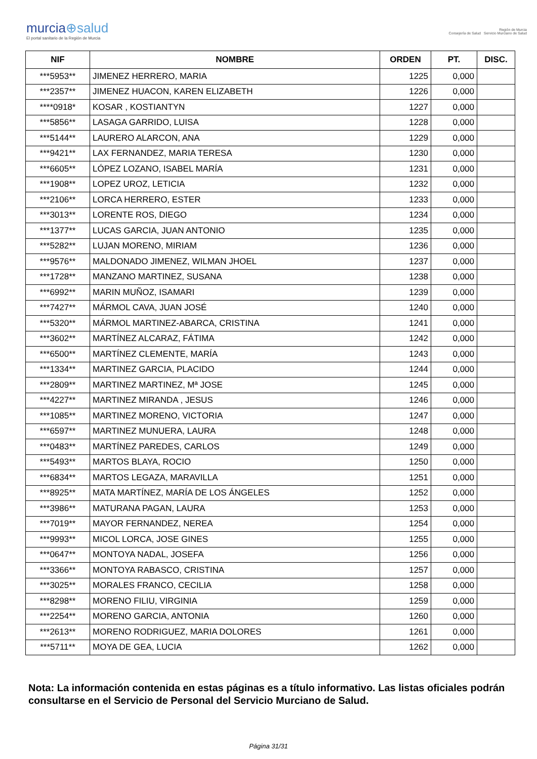murcia⊕salud
El portal sanitario de la Región de Murcia
Región de Murcia
Consejería de Salud Servicio Murciano de Salud
| NIF | NOMBRE | ORDEN | PT. | DISC. |
| --- | --- | --- | --- | --- |
| ***5953** | JIMENEZ HERRERO, MARIA | 1225 | 0,000 | |
| ***2357** | JIMENEZ HUACON, KAREN ELIZABETH | 1226 | 0,000 | |
| ****0918* | KOSAR , KOSTIANTYN | 1227 | 0,000 | |
| ***5856** | LASAGA GARRIDO, LUISA | 1228 | 0,000 | |
| ***5144** | LAURERO ALARCON, ANA | 1229 | 0,000 | |
| ***9421** | LAX FERNANDEZ, MARIA TERESA | 1230 | 0,000 | |
| ***6605** | LÓPEZ LOZANO, ISABEL MARÍA | 1231 | 0,000 | |
| ***1908** | LOPEZ UROZ, LETICIA | 1232 | 0,000 | |
| ***2106** | LORCA HERRERO, ESTER | 1233 | 0,000 | |
| ***3013** | LORENTE ROS, DIEGO | 1234 | 0,000 | |
| ***1377** | LUCAS GARCIA, JUAN ANTONIO | 1235 | 0,000 | |
| ***5282** | LUJAN MORENO, MIRIAM | 1236 | 0,000 | |
| ***9576** | MALDONADO JIMENEZ, WILMAN JHOEL | 1237 | 0,000 | |
| ***1728** | MANZANO MARTINEZ, SUSANA | 1238 | 0,000 | |
| ***6992** | MARIN MUÑOZ, ISAMARI | 1239 | 0,000 | |
| ***7427** | MÁRMOL CAVA, JUAN JOSÉ | 1240 | 0,000 | |
| ***5320** | MÁRMOL MARTINEZ-ABARCA, CRISTINA | 1241 | 0,000 | |
| ***3602** | MARTÍNEZ ALCARAZ, FÁTIMA | 1242 | 0,000 | |
| ***6500** | MARTÍNEZ CLEMENTE, MARÍA | 1243 | 0,000 | |
| ***1334** | MARTINEZ GARCIA, PLACIDO | 1244 | 0,000 | |
| ***2809** | MARTINEZ MARTINEZ, Mª JOSE | 1245 | 0,000 | |
| ***4227** | MARTINEZ MIRANDA , JESUS | 1246 | 0,000 | |
| ***1085** | MARTINEZ MORENO, VICTORIA | 1247 | 0,000 | |
| ***6597** | MARTINEZ MUNUERA, LAURA | 1248 | 0,000 | |
| ***0483** | MARTÍNEZ PAREDES, CARLOS | 1249 | 0,000 | |
| ***5493** | MARTOS BLAYA, ROCIO | 1250 | 0,000 | |
| ***6834** | MARTOS LEGAZA, MARAVILLA | 1251 | 0,000 | |
| ***8925** | MATA MARTÍNEZ, MARÍA DE LOS ÁNGELES | 1252 | 0,000 | |
| ***3986** | MATURANA PAGAN, LAURA | 1253 | 0,000 | |
| ***7019** | MAYOR FERNANDEZ, NEREA | 1254 | 0,000 | |
| ***9993** | MICOL LORCA, JOSE GINES | 1255 | 0,000 | |
| ***0647** | MONTOYA NADAL, JOSEFA | 1256 | 0,000 | |
| ***3366** | MONTOYA RABASCO, CRISTINA | 1257 | 0,000 | |
| ***3025** | MORALES FRANCO, CECILIA | 1258 | 0,000 | |
| ***8298** | MORENO FILIU, VIRGINIA | 1259 | 0,000 | |
| ***2254** | MORENO GARCIA, ANTONIA | 1260 | 0,000 | |
| ***2613** | MORENO RODRIGUEZ, MARIA DOLORES | 1261 | 0,000 | |
| ***5711** | MOYA DE GEA, LUCIA | 1262 | 0,000 | |
Nota: La información contenida en estas páginas es a título informativo. Las listas oficiales podrán consultarse en el Servicio de Personal del Servicio Murciano de Salud.
Página 31/31